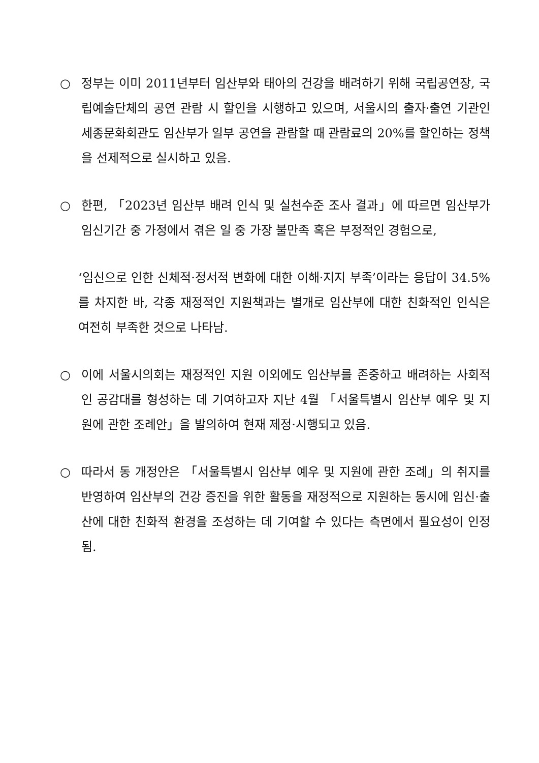○ 정부는 이미 2011년부터 임산부와 태아의 건강을 배려하기 위해 국립공연장, 국립예술단체의 공연 관람 시 할인을 시행하고 있으며, 서울시의 출자·출연 기관인 세종문화회관도 임산부가 일부 공연을 관람할 때 관람료의 20%를 할인하는 정책을 선제적으로 실시하고 있음.
○ 한편, 「2023년 임산부 배려 인식 및 실천수준 조사 결과」에 따르면 임산부가 임신기간 중 가정에서 겪은 일 중 가장 불만족 혹은 부정적인 경험으로,
‘임신으로 인한 신체적·정서적 변화에 대한 이해·지지 부족’이라는 응답이 34.5%를 차지한 바, 각종 재정적인 지원책과는 별개로 임산부에 대한 친화적인 인식은 여전히 부족한 것으로 나타남.
○ 이에 서울시의회는 재정적인 지원 이외에도 임산부를 존중하고 배려하는 사회적인 공감대를 형성하는 데 기여하고자 지난 4월 「서울특별시 임산부 예우 및 지원에 관한 조례안」을 발의하여 현재 제정·시행되고 있음.
○ 따라서 동 개정안은 「서울특별시 임산부 예우 및 지원에 관한 조례」의 취지를 반영하여 임산부의 건강 증진을 위한 활동을 재정적으로 지원하는 동시에 임신·출산에 대한 친화적 환경을 조성하는 데 기여할 수 있다는 측면에서 필요성이 인정됨.